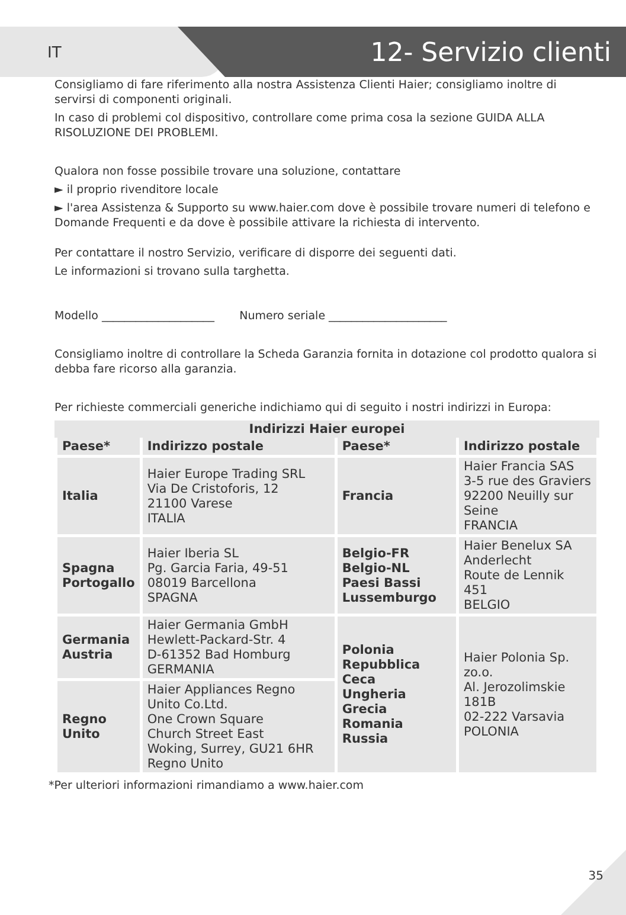IT 12- Servizio clienti
Consigliamo di fare riferimento alla nostra Assistenza Clienti Haier; consigliamo inoltre di servirsi di componenti originali.
In caso di problemi col dispositivo, controllare come prima cosa la sezione GUIDA ALLA RISOLUZIONE DEI PROBLEMI.
Qualora non fosse possibile trovare una soluzione, contattare
► il proprio rivenditore locale
► l'area Assistenza & Supporto su www.haier.com dove è possibile trovare numeri di telefono e Domande Frequenti e da dove è possibile attivare la richiesta di intervento.
Per contattare il nostro Servizio, verificare di disporre dei seguenti dati.
Le informazioni si trovano sulla targhetta.
Modello ____________________ Numero seriale _____________________
Consigliamo inoltre di controllare la Scheda Garanzia fornita in dotazione col prodotto qualora si debba fare ricorso alla garanzia.
Per richieste commerciali generiche indichiamo qui di seguito i nostri indirizzi in Europa:
| Indirizzi Haier europei | | | |
| --- | --- | --- | --- |
| Paese* | Indirizzo postale | Paese* | Indirizzo postale |
| Italia | Haier Europe Trading SRL Via De Cristoforis, 12 21100 Varese ITALIA | Francia | Haier Francia SAS 3-5 rue des Graviers 92200 Neuilly sur Seine FRANCIA |
| Spagna Portogallo | Haier Iberia SL Pg. Garcia Faria, 49-51 08019 Barcellona SPAGNA | Belgio-FR Belgio-NL Paesi Bassi Lussemburgo | Haier Benelux SA Anderlecht Route de Lennik 451 BELGIO |
| Germania Austria | Haier Germania GmbH Hewlett-Packard-Str. 4 D-61352 Bad Homburg GERMANIA | Polonia Repubblica Ceca Ungheria Grecia Romania Russia | Haier Polonia Sp. zo.o. Al. Jerozolimskie 181B 02-222 Varsavia POLONIA |
| Regno Unito | Haier Appliances Regno Unito Co.Ltd. One Crown Square Church Street East Woking, Surrey, GU21 6HR Regno Unito | | |
*Per ulteriori informazioni rimandiamo a www.haier.com
35